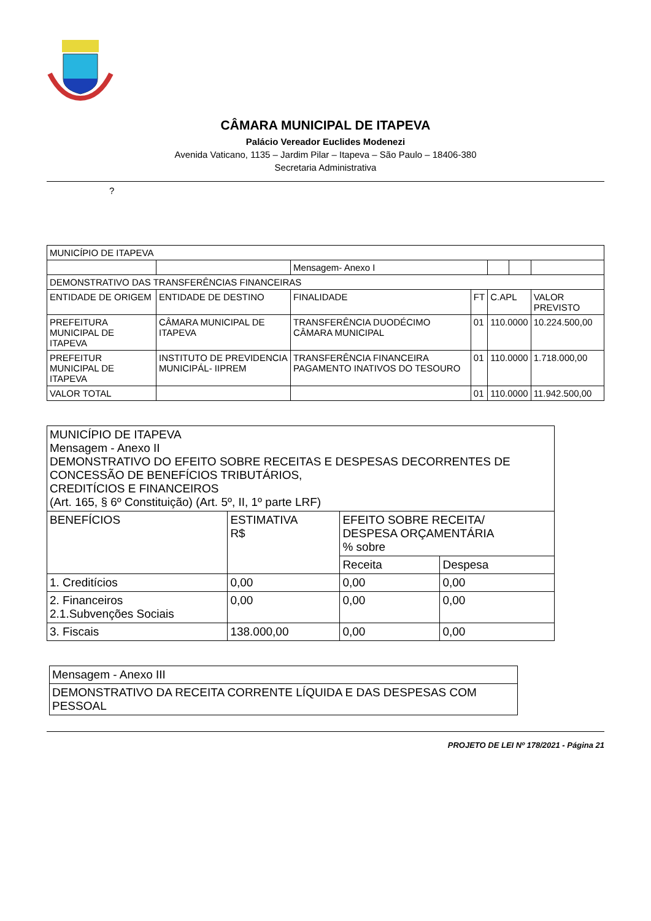CÂMARA MUNICIPAL DE ITAPEVA
Palácio Vereador Euclides Modenezi
Avenida Vaticano, 1135 – Jardim Pilar – Itapeva – São Paulo – 18406-380
Secretaria Administrativa
?
| MUNICÍPIO DE ITAPEVA | | | | | | |
| | | Mensagem- Anexo I | | | | |
| DEMONSTRATIVO DAS TRANSFERÊNCIAS FINANCEIRAS | | | | | | |
| ENTIDADE DE ORIGEM | ENTIDADE DE DESTINO | FINALIDADE | FT | C.APL | | VALOR PREVISTO |
| PREFEITURA MUNICIPAL DE ITAPEVA | CÂMARA MUNICIPAL DE ITAPEVA | TRANSFERÊNCIA DUODÉCIMO CÂMARA MUNICIPAL | 01 | 110.0000 | | 10.224.500,00 |
| PREFEITUR MUNICIPAL DE ITAPEVA | INSTITUTO DE PREVIDENCIA MUNICIPÁL- IIPREM | TRANSFERÊNCIA FINANCEIRA PAGAMENTO INATIVOS DO TESOURO | 01 | 110.0000 | | 1.718.000,00 |
| VALOR TOTAL | | | 01 | 110.0000 | | 11.942.500,00 |
| MUNICÍPIO DE ITAPEVA Mensagem - Anexo II DEMONSTRATIVO DO EFEITO SOBRE RECEITAS E DESPESAS DECORRENTES DE CONCESSÃO DE BENEFÍCIOS TRIBUTÁRIOS, CREDITÍCIOS E FINANCEIROS (Art. 165, § 6º Constituição) (Art. 5º, II, 1º parte LRF) | | | |
| BENEFÍCIOS | ESTIMATIVA R$ | EFEITO SOBRE RECEITA/ DESPESA ORÇAMENTÁRIA % sobre | |
| | | Receita | Despesa |
| 1. Creditícios | 0,00 | 0,00 | 0,00 |
| 2. Financeiros 2.1.Subvenções Sociais | 0,00 | 0,00 | 0,00 |
| 3. Fiscais | 138.000,00 | 0,00 | 0,00 |
| Mensagem - Anexo III |
| DEMONSTRATIVO DA RECEITA CORRENTE LÍQUIDA E DAS DESPESAS COM PESSOAL |
PROJETO DE LEI Nº 178/2021 - Página 21